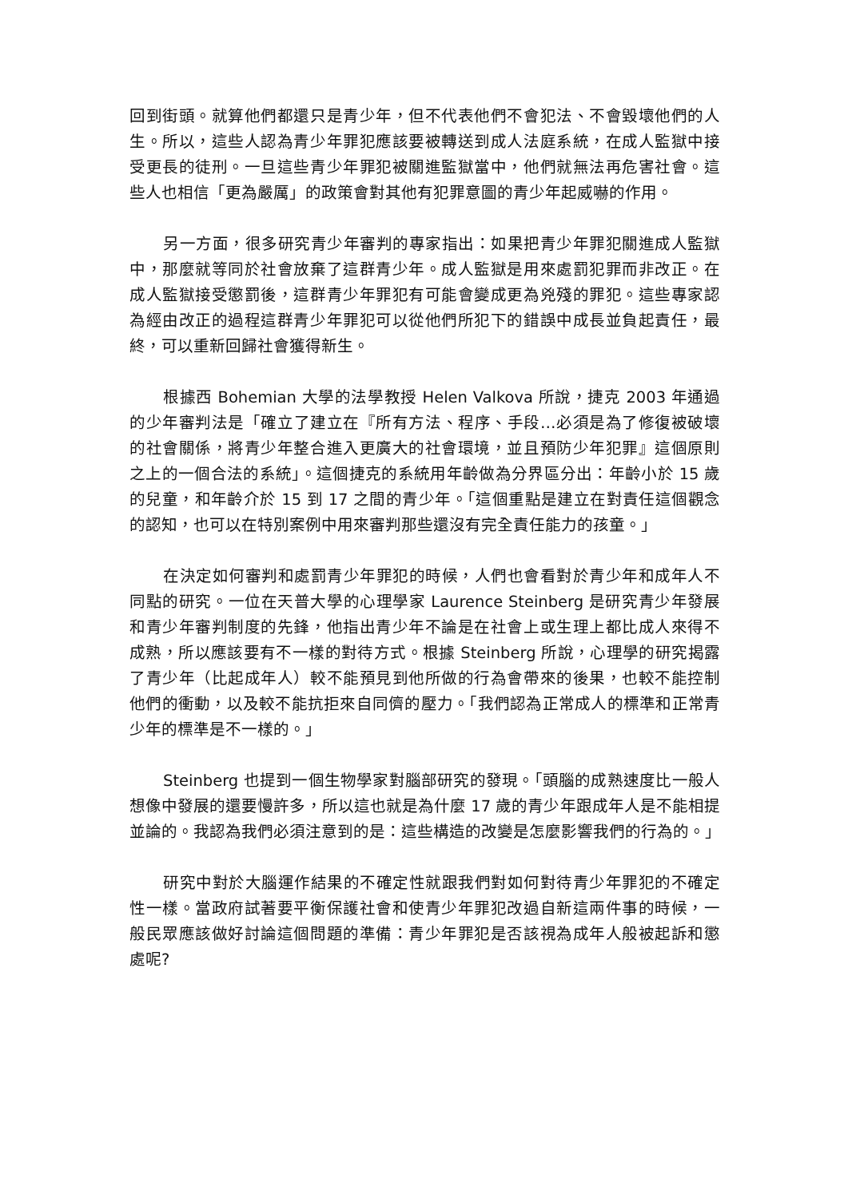回到街頭。就算他們都還只是青少年，但不代表他們不會犯法、不會毀壞他們的人生。所以，這些人認為青少年罪犯應該要被轉送到成人法庭系統，在成人監獄中接受更長的徒刑。一旦這些青少年罪犯被關進監獄當中，他們就無法再危害社會。這些人也相信「更為嚴厲」的政策會對其他有犯罪意圖的青少年起威嚇的作用。
另一方面，很多研究青少年審判的專家指出：如果把青少年罪犯關進成人監獄中，那麼就等同於社會放棄了這群青少年。成人監獄是用來處罰犯罪而非改正。在成人監獄接受懲罰後，這群青少年罪犯有可能會變成更為兇殘的罪犯。這些專家認為經由改正的過程這群青少年罪犯可以從他們所犯下的錯誤中成長並負起責任，最終，可以重新回歸社會獲得新生。
根據西 Bohemian 大學的法學教授 Helen Valkova 所說，捷克 2003 年通過的少年審判法是「確立了建立在『所有方法、程序、手段…必須是為了修復被破壞的社會關係，將青少年整合進入更廣大的社會環境，並且預防少年犯罪』這個原則之上的一個合法的系統」。這個捷克的系統用年齡做為分界區分出：年齡小於 15 歲的兒童，和年齡介於 15 到 17 之間的青少年。「這個重點是建立在對責任這個觀念的認知，也可以在特別案例中用來審判那些還沒有完全責任能力的孩童。」
在決定如何審判和處罰青少年罪犯的時候，人們也會看對於青少年和成年人不同點的研究。一位在天普大學的心理學家 Laurence Steinberg 是研究青少年發展和青少年審判制度的先鋒，他指出青少年不論是在社會上或生理上都比成人來得不成熟，所以應該要有不一樣的對待方式。根據 Steinberg 所說，心理學的研究揭露了青少年（比起成年人）較不能預見到他所做的行為會帶來的後果，也較不能控制他們的衝動，以及較不能抗拒來自同儕的壓力。「我們認為正常成人的標準和正常青少年的標準是不一樣的。」
Steinberg 也提到一個生物學家對腦部研究的發現。「頭腦的成熟速度比一般人想像中發展的還要慢許多，所以這也就是為什麼 17 歲的青少年跟成年人是不能相提並論的。我認為我們必須注意到的是：這些構造的改變是怎麼影響我們的行為的。」
研究中對於大腦運作結果的不確定性就跟我們對如何對待青少年罪犯的不確定性一樣。當政府試著要平衡保護社會和使青少年罪犯改過自新這兩件事的時候，一般民眾應該做好討論這個問題的準備：青少年罪犯是否該視為成年人般被起訴和懲處呢?